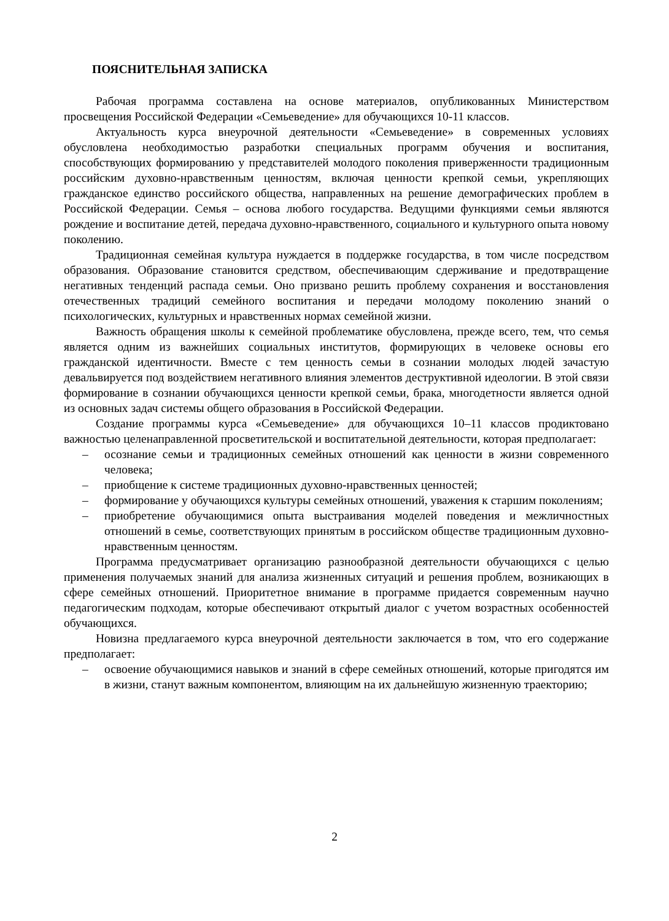ПОЯСНИТЕЛЬНАЯ ЗАПИСКА
Рабочая программа составлена на основе материалов, опубликованных Министерством просвещения Российской Федерации «Семьеведение» для обучающихся 10-11 классов.
Актуальность курса внеурочной деятельности «Семьеведение» в современных условиях обусловлена необходимостью разработки специальных программ обучения и воспитания, способствующих формированию у представителей молодого поколения приверженности традиционным российским духовно-нравственным ценностям, включая ценности крепкой семьи, укрепляющих гражданское единство российского общества, направленных на решение демографических проблем в Российской Федерации. Семья – основа любого государства. Ведущими функциями семьи являются рождение и воспитание детей, передача духовно-нравственного, социального и культурного опыта новому поколению.
Традиционная семейная культура нуждается в поддержке государства, в том числе посредством образования. Образование становится средством, обеспечивающим сдерживание и предотвращение негативных тенденций распада семьи. Оно призвано решить проблему сохранения и восстановления отечественных традиций семейного воспитания и передачи молодому поколению знаний о психологических, культурных и нравственных нормах семейной жизни.
Важность обращения школы к семейной проблематике обусловлена, прежде всего, тем, что семья является одним из важнейших социальных институтов, формирующих в человеке основы его гражданской идентичности. Вместе с тем ценность семьи в сознании молодых людей зачастую девальвируется под воздействием негативного влияния элементов деструктивной идеологии. В этой связи формирование в сознании обучающихся ценности крепкой семьи, брака, многодетности является одной из основных задач системы общего образования в Российской Федерации.
Создание программы курса «Семьеведение» для обучающихся 10–11 классов продиктовано важностью целенаправленной просветительской и воспитательной деятельности, которая предполагает:
– осознание семьи и традиционных семейных отношений как ценности в жизни современного человека;
– приобщение к системе традиционных духовно-нравственных ценностей;
– формирование у обучающихся культуры семейных отношений, уважения к старшим поколениям;
– приобретение обучающимися опыта выстраивания моделей поведения и межличностных отношений в семье, соответствующих принятым в российском обществе традиционным духовно-нравственным ценностям.
Программа предусматривает организацию разнообразной деятельности обучающихся с целью применения получаемых знаний для анализа жизненных ситуаций и решения проблем, возникающих в сфере семейных отношений. Приоритетное внимание в программе придается современным научно педагогическим подходам, которые обеспечивают открытый диалог с учетом возрастных особенностей обучающихся.
Новизна предлагаемого курса внеурочной деятельности заключается в том, что его содержание предполагает:
– освоение обучающимися навыков и знаний в сфере семейных отношений, которые пригодятся им в жизни, станут важным компонентом, влияющим на их дальнейшую жизненную траекторию;
2